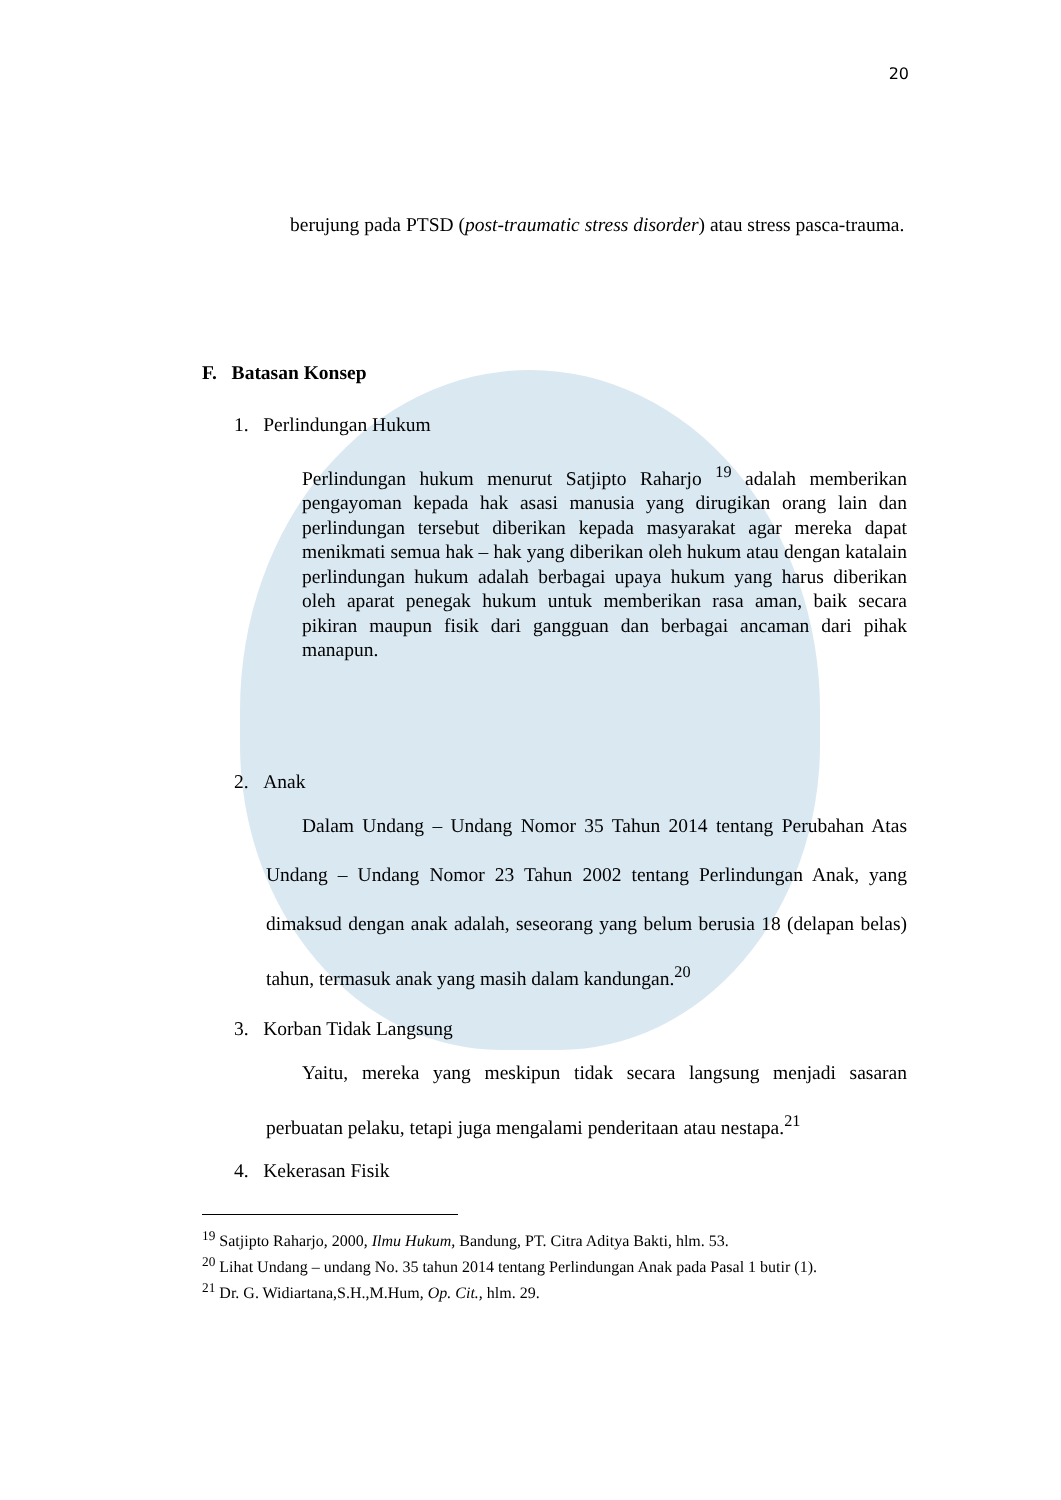20
berujung pada PTSD (post-traumatic stress disorder) atau stress pasca-trauma.
F. Batasan Konsep
1. Perlindungan Hukum
Perlindungan hukum menurut Satjipto Raharjo <sup>19</sup> adalah memberikan pengayoman kepada hak asasi manusia yang dirugikan orang lain dan perlindungan tersebut diberikan kepada masyarakat agar mereka dapat menikmati semua hak – hak yang diberikan oleh hukum atau dengan katalain perlindungan hukum adalah berbagai upaya hukum yang harus diberikan oleh aparat penegak hukum untuk memberikan rasa aman, baik secara pikiran maupun fisik dari gangguan dan berbagai ancaman dari pihak manapun.
2. Anak
Dalam Undang – Undang Nomor 35 Tahun 2014 tentang Perubahan Atas Undang – Undang Nomor 23 Tahun 2002 tentang Perlindungan Anak, yang dimaksud dengan anak adalah, seseorang yang belum berusia 18 (delapan belas) tahun, termasuk anak yang masih dalam kandungan.<sup>20</sup>
3. Korban Tidak Langsung
Yaitu, mereka yang meskipun tidak secara langsung menjadi sasaran perbuatan pelaku, tetapi juga mengalami penderitaan atau nestapa.<sup>21</sup>
4. Kekerasan Fisik
<sup>19</sup> Satjipto Raharjo, 2000, Ilmu Hukum, Bandung, PT. Citra Aditya Bakti, hlm. 53.
<sup>20</sup> Lihat Undang – undang No. 35 tahun 2014 tentang Perlindungan Anak pada Pasal 1 butir (1).
<sup>21</sup> Dr. G. Widiartana,S.H.,M.Hum, Op. Cit., hlm. 29.